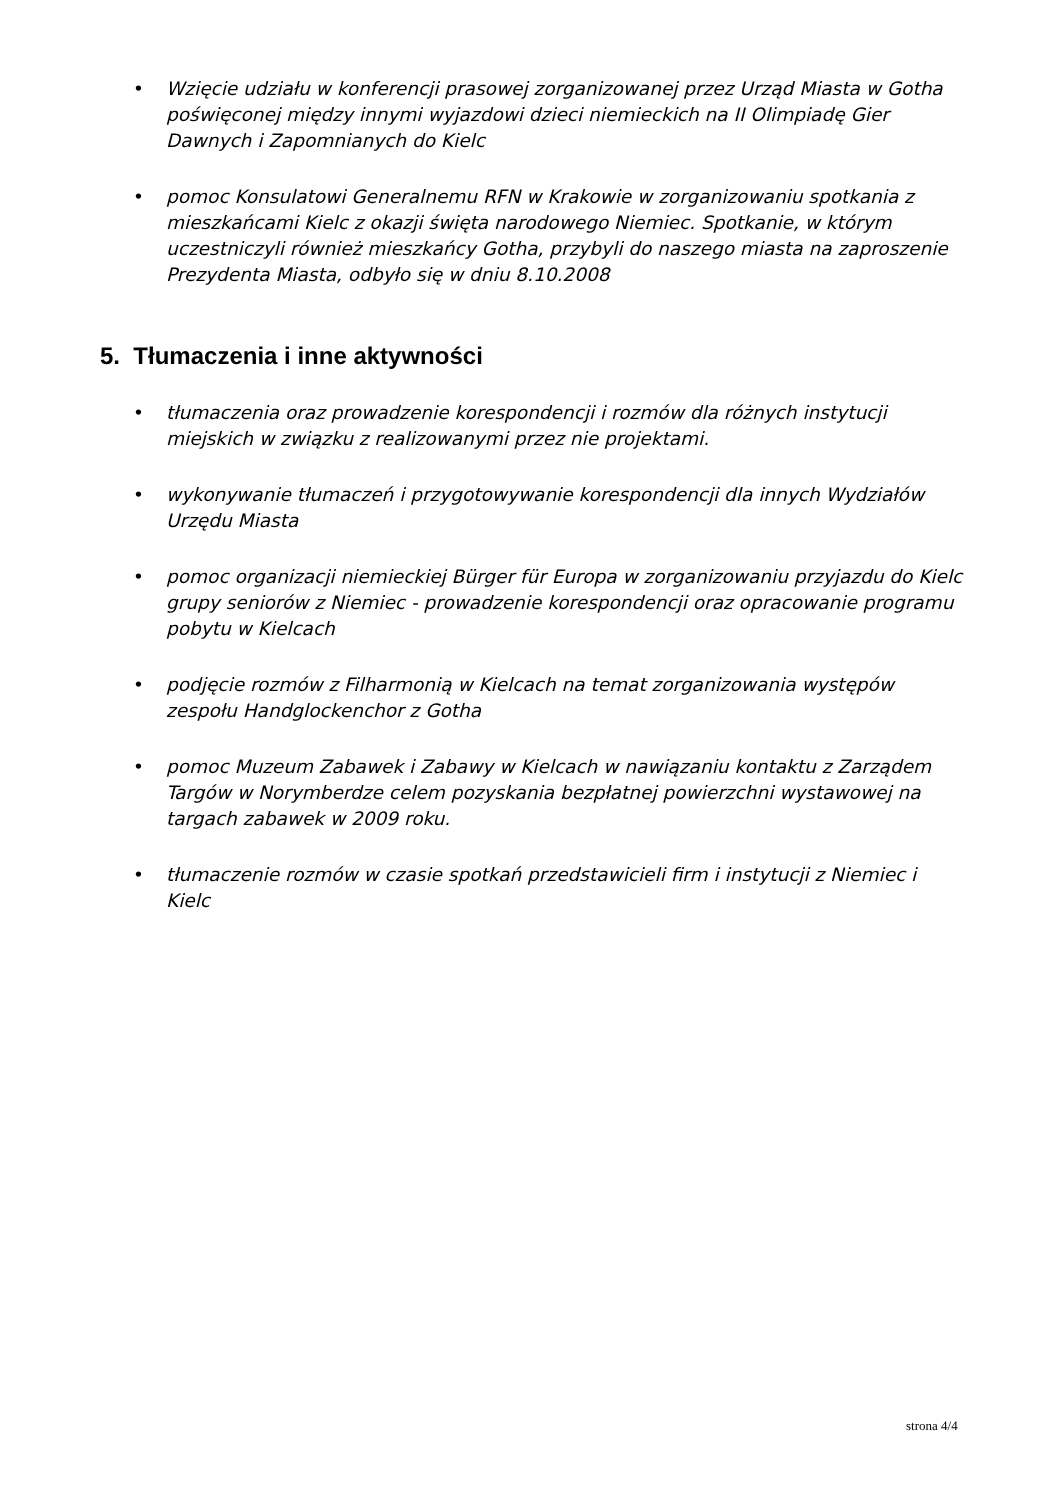• Wzięcie udziału w konferencji prasowej zorganizowanej przez Urząd Miasta w Gotha poświęconej między innymi wyjazdowi dzieci niemieckich na II Olimpiadę Gier Dawnych i Zapomnianych do Kielc
• pomoc Konsulatowi Generalnemu RFN w Krakowie w zorganizowaniu spotkania z mieszkańcami Kielc z okazji święta narodowego Niemiec. Spotkanie, w którym uczestniczyli również mieszkańcy Gotha, przybyli do naszego miasta na zaproszenie Prezydenta Miasta, odbyło się w dniu 8.10.2008
5. Tłumaczenia i inne aktywności
• tłumaczenia oraz prowadzenie korespondencji i rozmów dla różnych instytucji miejskich w związku z realizowanymi przez nie projektami.
• wykonywanie tłumaczeń i przygotowywanie korespondencji dla innych Wydziałów Urzędu Miasta
• pomoc organizacji niemieckiej Bürger für Europa w zorganizowaniu przyjazdu do Kielc grupy seniorów z Niemiec - prowadzenie korespondencji oraz opracowanie programu pobytu w Kielcach
• podjęcie rozmów z Filharmonią w Kielcach na temat zorganizowania występów zespołu Handglockenchor z Gotha
• pomoc Muzeum Zabawek i Zabawy w Kielcach w nawiązaniu kontaktu z Zarządem Targów w Norymberdze celem pozyskania bezpłatnej powierzchni wystawowej na targach zabawek w 2009 roku.
• tłumaczenie rozmów w czasie spotkań przedstawicieli firm i instytucji z Niemiec i Kielc
strona 4/4